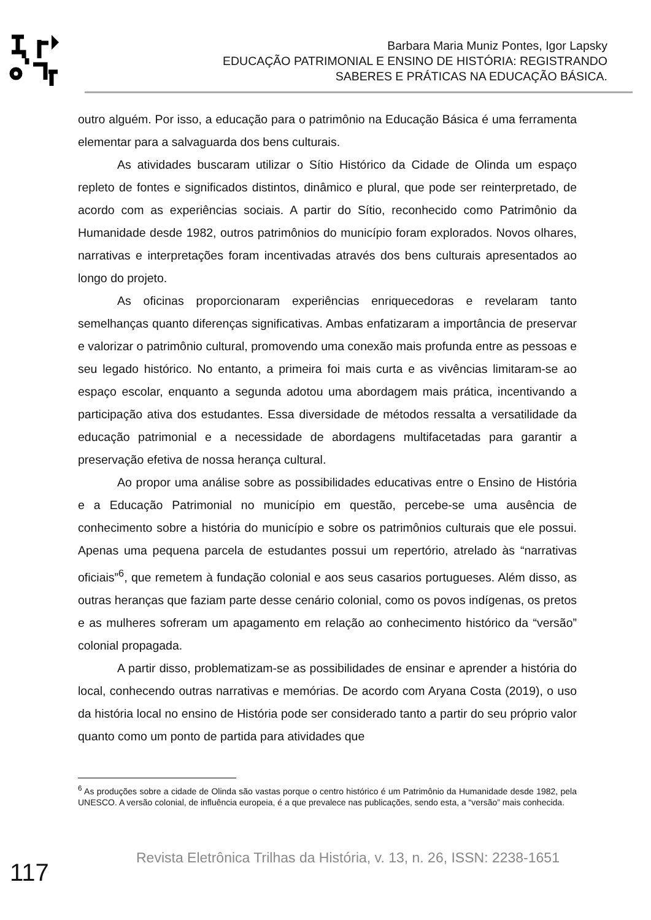Barbara Maria Muniz Pontes, Igor Lapsky
EDUCAÇÃO PATRIMONIAL E ENSINO DE HISTÓRIA: REGISTRANDO
SABERES E PRÁTICAS NA EDUCAÇÃO BÁSICA.
outro alguém. Por isso, a educação para o patrimônio na Educação Básica é uma ferramenta elementar para a salvaguarda dos bens culturais.
As atividades buscaram utilizar o Sítio Histórico da Cidade de Olinda um espaço repleto de fontes e significados distintos, dinâmico e plural, que pode ser reinterpretado, de acordo com as experiências sociais. A partir do Sítio, reconhecido como Patrimônio da Humanidade desde 1982, outros patrimônios do município foram explorados. Novos olhares, narrativas e interpretações foram incentivadas através dos bens culturais apresentados ao longo do projeto.
As oficinas proporcionaram experiências enriquecedoras e revelaram tanto semelhanças quanto diferenças significativas. Ambas enfatizaram a importância de preservar e valorizar o patrimônio cultural, promovendo uma conexão mais profunda entre as pessoas e seu legado histórico. No entanto, a primeira foi mais curta e as vivências limitaram-se ao espaço escolar, enquanto a segunda adotou uma abordagem mais prática, incentivando a participação ativa dos estudantes. Essa diversidade de métodos ressalta a versatilidade da educação patrimonial e a necessidade de abordagens multifacetadas para garantir a preservação efetiva de nossa herança cultural.
Ao propor uma análise sobre as possibilidades educativas entre o Ensino de História e a Educação Patrimonial no município em questão, percebe-se uma ausência de conhecimento sobre a história do município e sobre os patrimônios culturais que ele possui. Apenas uma pequena parcela de estudantes possui um repertório, atrelado às “narrativas oficiais”<sup>6</sup>, que remetem à fundação colonial e aos seus casarios portugueses. Além disso, as outras heranças que faziam parte desse cenário colonial, como os povos indígenas, os pretos e as mulheres sofreram um apagamento em relação ao conhecimento histórico da “versão” colonial propagada.
A partir disso, problematizam-se as possibilidades de ensinar e aprender a história do local, conhecendo outras narrativas e memórias. De acordo com Aryana Costa (2019), o uso da história local no ensino de História pode ser considerado tanto a partir do seu próprio valor quanto como um ponto de partida para atividades que
<sup>6</sup> As produções sobre a cidade de Olinda são vastas porque o centro histórico é um Patrimônio da Humanidade desde 1982, pela UNESCO. A versão colonial, de influência europeia, é a que prevalece nas publicações, sendo esta, a “versão” mais conhecida.
117
Revista Eletrônica Trilhas da História, v. 13, n. 26, ISSN: 2238-1651